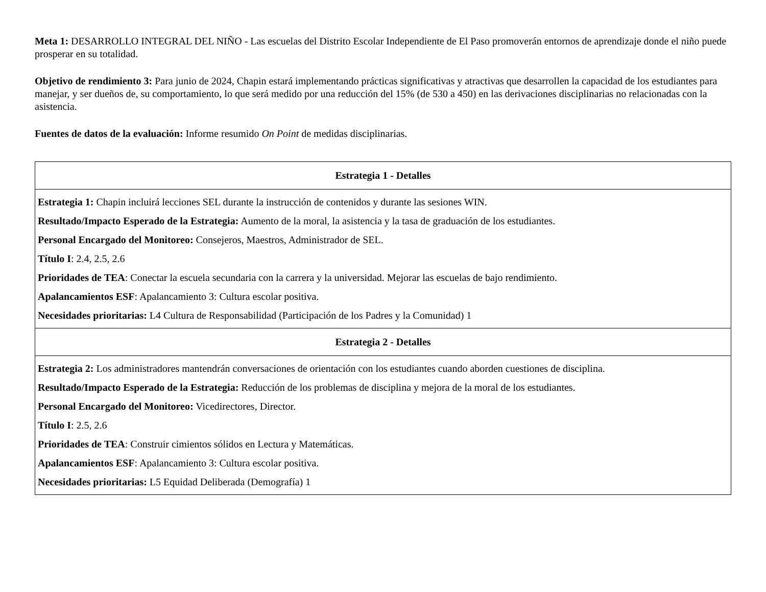Meta 1: DESARROLLO INTEGRAL DEL NIÑO - Las escuelas del Distrito Escolar Independiente de El Paso promoverán entornos de aprendizaje donde el niño puede prosperar en su totalidad.
Objetivo de rendimiento 3: Para junio de 2024, Chapin estará implementando prácticas significativas y atractivas que desarrollen la capacidad de los estudiantes para manejar, y ser dueños de, su comportamiento, lo que será medido por una reducción del 15% (de 530 a 450) en las derivaciones disciplinarias no relacionadas con la asistencia.
Fuentes de datos de la evaluación: Informe resumido On Point de medidas disciplinarias.
| Estrategia 1 - Detalles |
| --- |
| Estrategia 1: Chapin incluirá lecciones SEL durante la instrucción de contenidos y durante las sesiones WIN. Resultado/Impacto Esperado de la Estrategia: Aumento de la moral, la asistencia y la tasa de graduación de los estudiantes. Personal Encargado del Monitoreo: Consejeros, Maestros, Administrador de SEL. Título I : 2.4, 2.5, 2.6 Prioridades de TEA : Conectar la escuela secundaria con la carrera y la universidad. Mejorar las escuelas de bajo rendimiento. Apalancamientos ESF : Apalancamiento 3: Cultura escolar positiva. Necesidades prioritarias: L4 Cultura de Responsabilidad (Participación de los Padres y la Comunidad) 1 |
| Estrategia 2 - Detalles |
| Estrategia 2: Los administradores mantendrán conversaciones de orientación con los estudiantes cuando aborden cuestiones de disciplina. Resultado/Impacto Esperado de la Estrategia: Reducción de los problemas de disciplina y mejora de la moral de los estudiantes. Personal Encargado del Monitoreo: Vicedirectores, Director. Título I : 2.5, 2.6 Prioridades de TEA : Construir cimientos sólidos en Lectura y Matemáticas. Apalancamientos ESF : Apalancamiento 3: Cultura escolar positiva. Necesidades prioritarias: L5 Equidad Deliberada (Demografía) 1 |